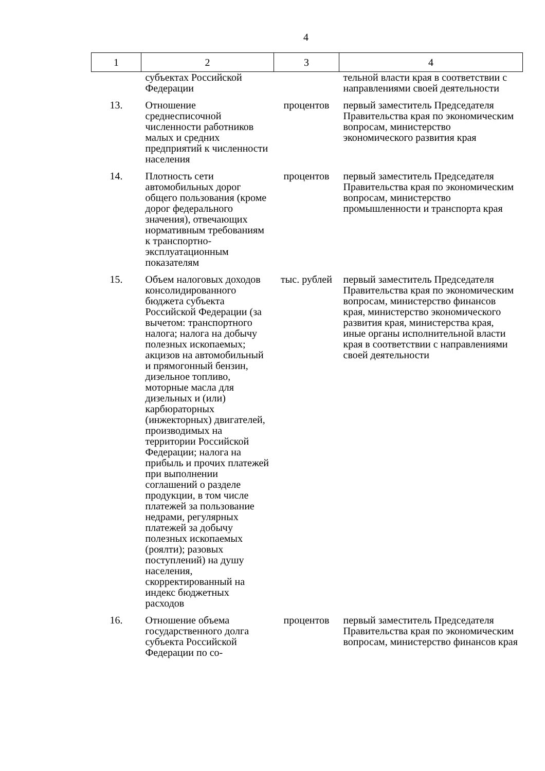4
| 1 | 2 | 3 | 4 |
| --- | --- | --- | --- |
| | субъектах Российской Федерации | | тельной власти края в соответствии с направлениями своей деятельности |
| 13. | Отношение среднесписочной численности работников малых и средних предприятий к численности населения | процентов | первый заместитель Председателя Правительства края по экономическим вопросам, министерство экономического развития края |
| 14. | Плотность сети автомобильных дорог общего пользования (кроме дорог федерального значения), отвечающих нормативным требованиям к транспортно-эксплуатационным показателям | процентов | первый заместитель Председателя Правительства края по экономическим вопросам, министерство промышленности и транспорта края |
| 15. | Объем налоговых доходов консолидированного бюджета субъекта Российской Федерации (за вычетом: транспортного налога; налога на добычу полезных ископаемых; акцизов на автомобильный и прямогонный бензин, дизельное топливо, моторные масла для дизельных и (или) карбюраторных (инжекторных) двигателей, производимых на территории Российской Федерации; налога на прибыль и прочих платежей при выполнении соглашений о разделе продукции, в том числе платежей за пользование недрами, регулярных платежей за добычу полезных ископаемых (роялти); разовых поступлений) на душу населения, скорректированный на индекс бюджетных расходов | тыс. рублей | первый заместитель Председателя Правительства края по экономическим вопросам, министерство финансов края, министерство экономического развития края, министерства края, иные органы исполнительной власти края в соответствии с направлениями своей деятельности |
| 16. | Отношение объема государственного долга субъекта Российской Федерации по со- | процентов | первый заместитель Председателя Правительства края по экономическим вопросам, министерство финансов края |